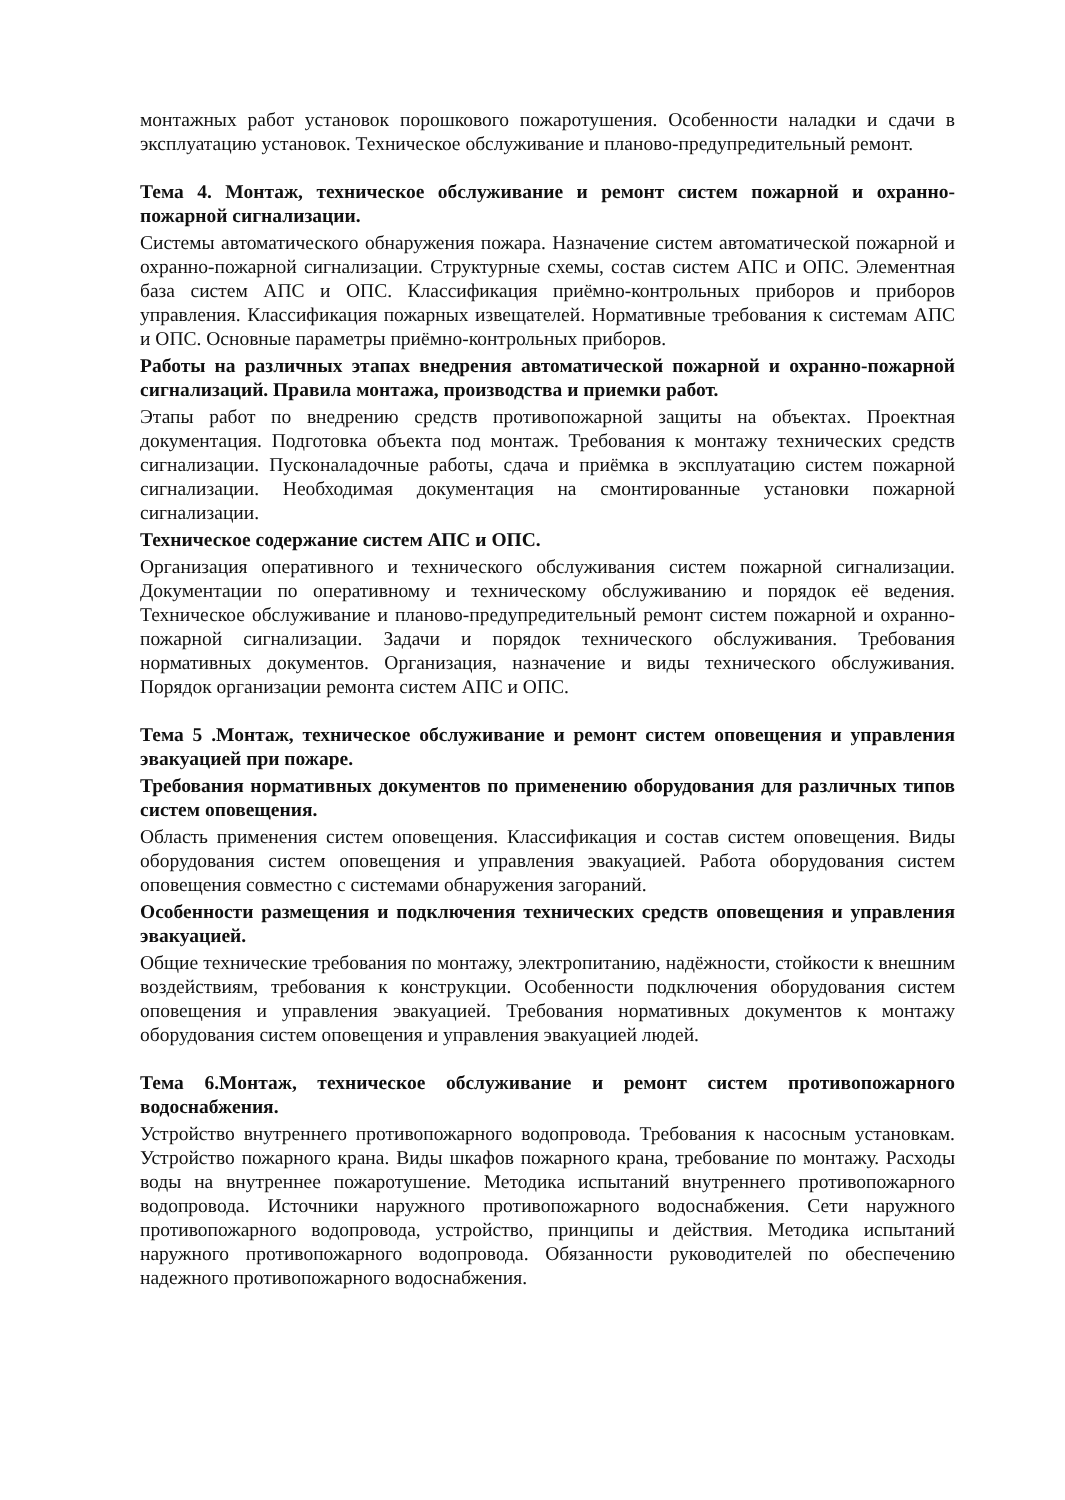монтажных работ установок порошкового пожаротушения. Особенности наладки и сдачи в эксплуатацию установок. Техническое обслуживание и планово-предупредительный ремонт.
Тема 4. Монтаж, техническое обслуживание и ремонт систем пожарной и охранно-пожарной сигнализации.
Системы автоматического обнаружения пожара. Назначение систем автоматической пожарной и охранно-пожарной сигнализации. Структурные схемы, состав систем АПС и ОПС. Элементная база систем АПС и ОПС. Классификация приёмно-контрольных приборов и приборов управления. Классификация пожарных извещателей. Нормативные требования к системам АПС и ОПС. Основные параметры приёмно-контрольных приборов.
Работы на различных этапах внедрения автоматической пожарной и охранно-пожарной сигнализаций. Правила монтажа, производства и приемки работ.
Этапы работ по внедрению средств противопожарной защиты на объектах. Проектная документация. Подготовка объекта под монтаж. Требования к монтажу технических средств сигнализации. Пусконаладочные работы, сдача и приёмка в эксплуатацию систем пожарной сигнализации. Необходимая документация на смонтированные установки пожарной сигнализации.
Техническое содержание систем АПС и ОПС.
Организация оперативного и технического обслуживания систем пожарной сигнализации. Документации по оперативному и техническому обслуживанию и порядок её ведения. Техническое обслуживание и планово-предупредительный ремонт систем пожарной и охранно-пожарной сигнализации. Задачи и порядок технического обслуживания. Требования нормативных документов. Организация, назначение и виды технического обслуживания. Порядок организации ремонта систем АПС и ОПС.
Тема 5 .Монтаж, техническое обслуживание и ремонт систем оповещения и управления эвакуацией при пожаре.
Требования нормативных документов по применению оборудования для различных типов систем оповещения.
Область применения систем оповещения. Классификация и состав систем оповещения. Виды оборудования систем оповещения и управления эвакуацией. Работа оборудования систем оповещения совместно с системами обнаружения загораний.
Особенности размещения и подключения технических средств оповещения и управления эвакуацией.
Общие технические требования по монтажу, электропитанию, надёжности, стойкости к внешним воздействиям, требования к конструкции. Особенности подключения оборудования систем оповещения и управления эвакуацией. Требования нормативных документов к монтажу оборудования систем оповещения и управления эвакуацией людей.
Тема 6.Монтаж, техническое обслуживание и ремонт систем противопожарного водоснабжения.
Устройство внутреннего противопожарного водопровода. Требования к насосным установкам. Устройство пожарного крана. Виды шкафов пожарного крана, требование по монтажу. Расходы воды на внутреннее пожаротушение. Методика испытаний внутреннего противопожарного водопровода. Источники наружного противопожарного водоснабжения. Сети наружного противопожарного водопровода, устройство, принципы и действия. Методика испытаний наружного противопожарного водопровода. Обязанности руководителей по обеспечению надежного противопожарного водоснабжения.